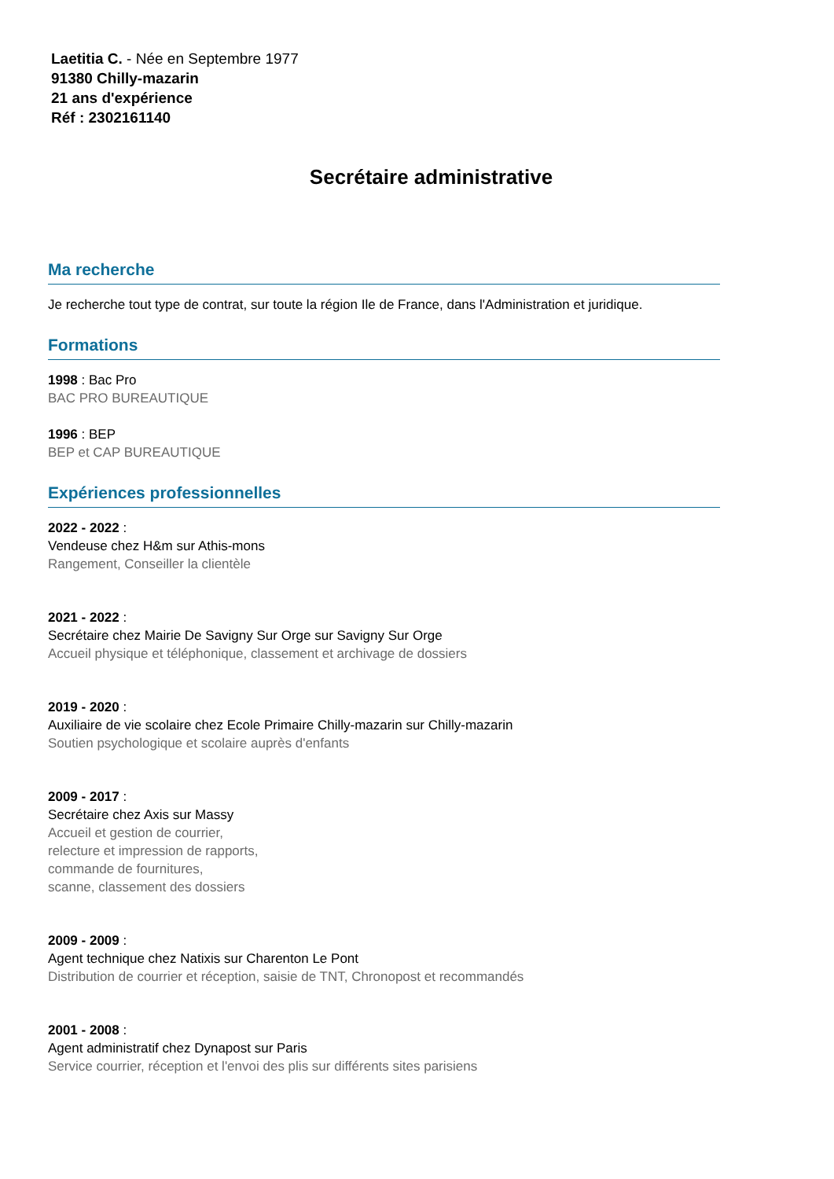Laetitia C. - Née en Septembre 1977
91380 Chilly-mazarin
21 ans d'expérience
Réf : 2302161140
Secrétaire administrative
Ma recherche
Je recherche tout type de contrat, sur toute la région Ile de France, dans l'Administration et juridique.
Formations
1998 : Bac Pro
BAC PRO BUREAUTIQUE
1996 : BEP
BEP et CAP BUREAUTIQUE
Expériences professionnelles
2022 - 2022 :
Vendeuse chez H&m sur Athis-mons
Rangement, Conseiller la clientèle
2021 - 2022 :
Secrétaire chez Mairie De Savigny Sur Orge sur Savigny Sur Orge
Accueil physique et téléphonique, classement et archivage de dossiers
2019 - 2020 :
Auxiliaire de vie scolaire chez Ecole Primaire Chilly-mazarin sur Chilly-mazarin
Soutien psychologique et scolaire auprès d'enfants
2009 - 2017 :
Secrétaire chez Axis sur Massy
Accueil et gestion de courrier,
relecture et impression de rapports,
commande de fournitures,
scanne, classement des dossiers
2009 - 2009 :
Agent technique chez Natixis sur Charenton Le Pont
Distribution de courrier et réception, saisie de TNT, Chronopost et recommandés
2001 - 2008 :
Agent administratif chez Dynapost sur Paris
Service courrier, réception et l'envoi des plis sur différents sites parisiens